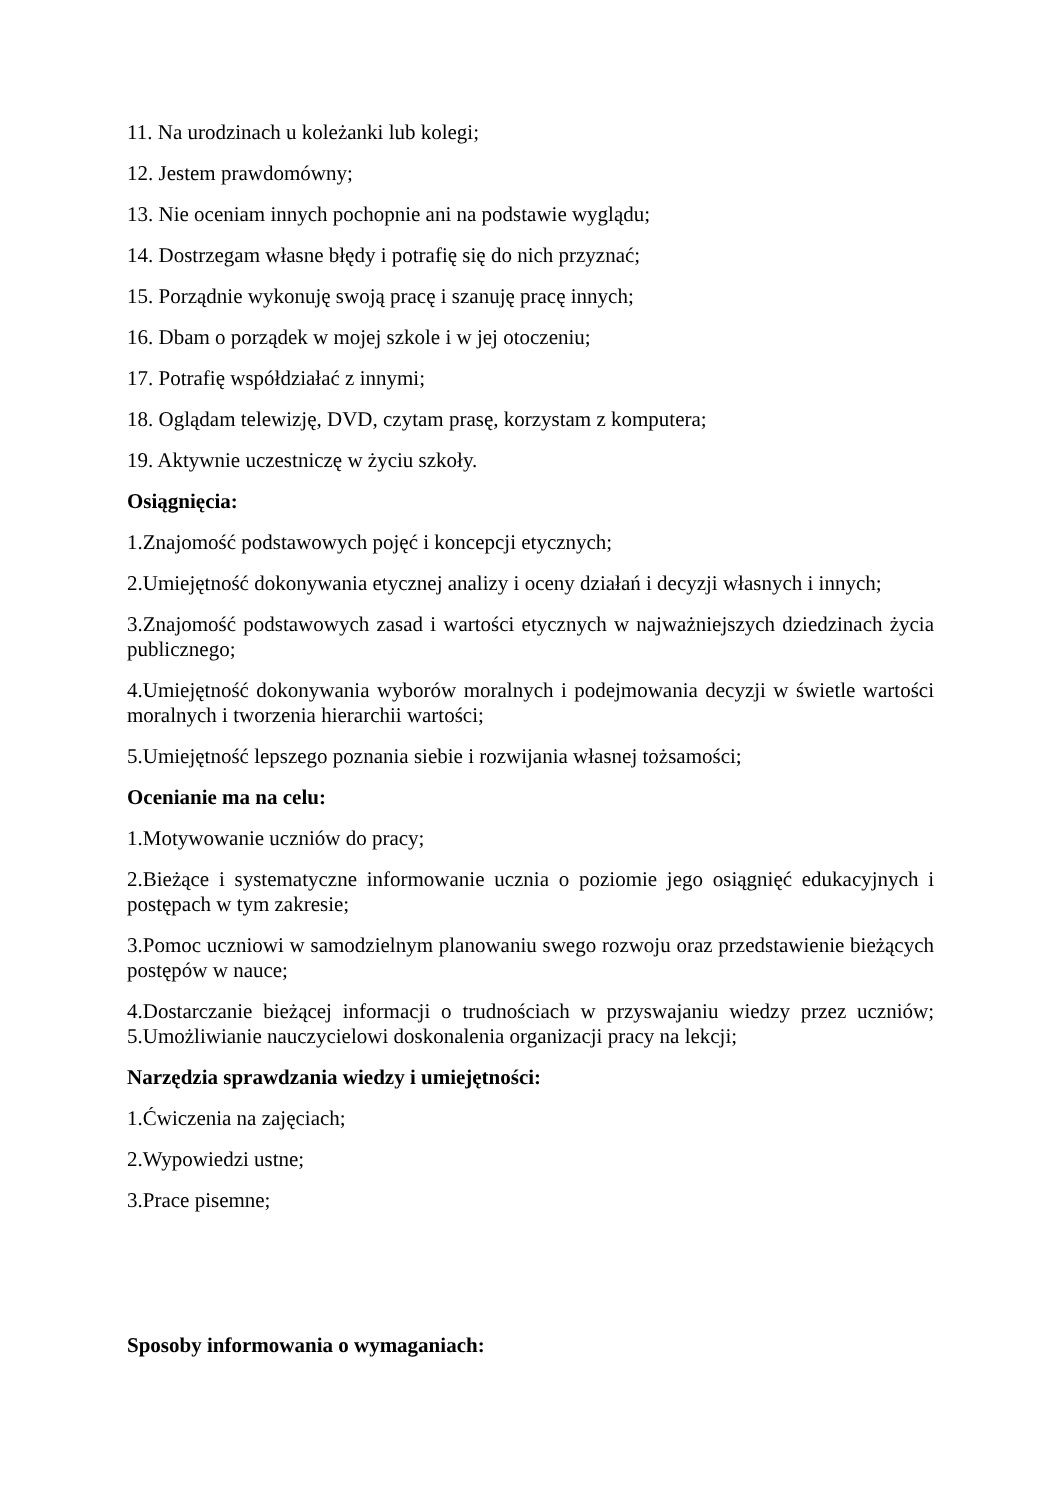11. Na urodzinach u koleżanki lub kolegi;
12. Jestem prawdomówny;
13. Nie oceniam innych pochopnie ani na podstawie wyglądu;
14. Dostrzegam własne błędy i potrafię się do nich przyznać;
15. Porządnie wykonuję swoją pracę i szanuję pracę innych;
16. Dbam o porządek w mojej szkole i w jej otoczeniu;
17. Potrafię współdziałać z innymi;
18. Oglądam telewizję, DVD, czytam prasę, korzystam z komputera;
19. Aktywnie uczestniczę w życiu szkoły.
Osiągnięcia:
1.Znajomość podstawowych pojęć i koncepcji etycznych;
2.Umiejętność dokonywania etycznej analizy i oceny działań i decyzji własnych i innych;
3.Znajomość podstawowych zasad i wartości etycznych w najważniejszych dziedzinach życia publicznego;
4.Umiejętność dokonywania wyborów moralnych i podejmowania decyzji w świetle wartości moralnych i tworzenia hierarchii wartości;
5.Umiejętność lepszego poznania siebie i rozwijania własnej tożsamości;
Ocenianie ma na celu:
1.Motywowanie uczniów do pracy;
2.Bieżące i systematyczne informowanie ucznia o poziomie jego osiągnięć edukacyjnych i postępach w tym zakresie;
3.Pomoc uczniowi w samodzielnym planowaniu swego rozwoju oraz przedstawienie bieżących postępów w nauce;
4.Dostarczanie bieżącej informacji o trudnościach w przyswajaniu wiedzy przez uczniów; 5.Umożliwianie nauczycielowi doskonalenia organizacji pracy na lekcji;
Narzędzia sprawdzania wiedzy i umiejętności:
1.Ćwiczenia na zajęciach;
2.Wypowiedzi ustne;
3.Prace pisemne;
Sposoby informowania o wymaganiach: